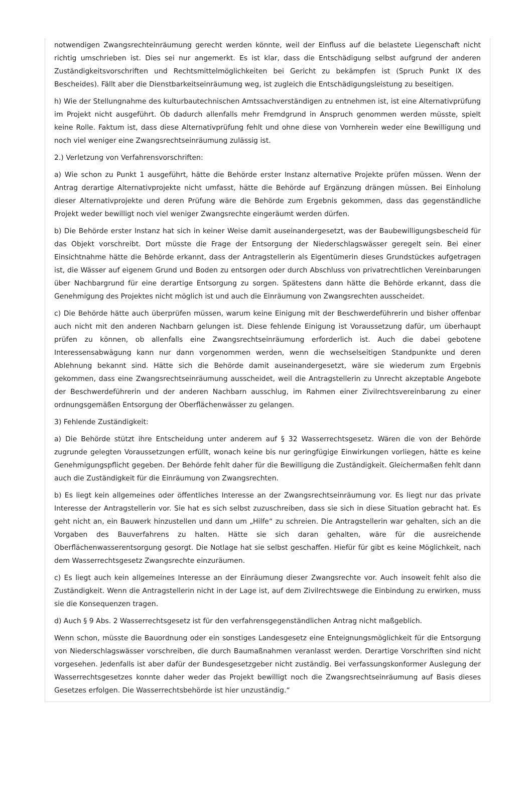notwendigen Zwangsrechteinräumung gerecht werden könnte, weil der Einfluss auf die belastete Liegenschaft nicht richtig umschrieben ist. Dies sei nur angemerkt. Es ist klar, dass die Entschädigung selbst aufgrund der anderen Zuständigkeitsvorschriften und Rechtsmittelmöglichkeiten bei Gericht zu bekämpfen ist (Spruch Punkt IX des Bescheides). Fällt aber die Dienstbarkeitseinräumung weg, ist zugleich die Entschädigungsleistung zu beseitigen.
h) Wie der Stellungnahme des kulturbautechnischen Amtssachverständigen zu entnehmen ist, ist eine Alternativprüfung im Projekt nicht ausgeführt. Ob dadurch allenfalls mehr Fremdgrund in Anspruch genommen werden müsste, spielt keine Rolle. Faktum ist, dass diese Alternativprüfung fehlt und ohne diese von Vornherein weder eine Bewilligung und noch viel weniger eine Zwangsrechtseinräumung zulässig ist.
2.) Verletzung von Verfahrensvorschriften:
a) Wie schon zu Punkt 1 ausgeführt, hätte die Behörde erster Instanz alternative Projekte prüfen müssen. Wenn der Antrag derartige Alternativprojekte nicht umfasst, hätte die Behörde auf Ergänzung drängen müssen. Bei Einholung dieser Alternativprojekte und deren Prüfung wäre die Behörde zum Ergebnis gekommen, dass das gegenständliche Projekt weder bewilligt noch viel weniger Zwangsrechte eingeräumt werden dürfen.
b) Die Behörde erster Instanz hat sich in keiner Weise damit auseinandergesetzt, was der Baubewilligungsbescheid für das Objekt vorschreibt. Dort müsste die Frage der Entsorgung der Niederschlagswässer geregelt sein. Bei einer Einsichtnahme hätte die Behörde erkannt, dass der Antragstellerin als Eigentümerin dieses Grundstückes aufgetragen ist, die Wässer auf eigenem Grund und Boden zu entsorgen oder durch Abschluss von privatrechtlichen Vereinbarungen über Nachbargrund für eine derartige Entsorgung zu sorgen. Spätestens dann hätte die Behörde erkannt, dass die Genehmigung des Projektes nicht möglich ist und auch die Einräumung von Zwangsrechten ausscheidet.
c) Die Behörde hätte auch überprüfen müssen, warum keine Einigung mit der Beschwerdeführerin und bisher offenbar auch nicht mit den anderen Nachbarn gelungen ist. Diese fehlende Einigung ist Voraussetzung dafür, um überhaupt prüfen zu können, ob allenfalls eine Zwangsrechtseinräumung erforderlich ist. Auch die dabei gebotene Interessensabwägung kann nur dann vorgenommen werden, wenn die wechselseitigen Standpunkte und deren Ablehnung bekannt sind. Hätte sich die Behörde damit auseinandergesetzt, wäre sie wiederum zum Ergebnis gekommen, dass eine Zwangsrechtseinräumung ausscheidet, weil die Antragstellerin zu Unrecht akzeptable Angebote der Beschwerdeführerin und der anderen Nachbarn ausschlug, im Rahmen einer Zivilrechtsvereinbarung zu einer ordnungsgemäßen Entsorgung der Oberflächenwässer zu gelangen.
3) Fehlende Zuständigkeit:
a) Die Behörde stützt ihre Entscheidung unter anderem auf § 32 Wasserrechtsgesetz. Wären die von der Behörde zugrunde gelegten Voraussetzungen erfüllt, wonach keine bis nur geringfügige Einwirkungen vorliegen, hätte es keine Genehmigungspflicht gegeben. Der Behörde fehlt daher für die Bewilligung die Zuständigkeit. Gleichermaßen fehlt dann auch die Zuständigkeit für die Einräumung von Zwangsrechten.
b) Es liegt kein allgemeines oder öffentliches Interesse an der Zwangsrechtseinräumung vor. Es liegt nur das private Interesse der Antragstellerin vor. Sie hat es sich selbst zuzuschreiben, dass sie sich in diese Situation gebracht hat. Es geht nicht an, ein Bauwerk hinzustellen und dann um „Hilfe“ zu schreien. Die Antragstellerin war gehalten, sich an die Vorgaben des Bauverfahrens zu halten. Hätte sie sich daran gehalten, wäre für die ausreichende Oberflächenwasserentsorgung gesorgt. Die Notlage hat sie selbst geschaffen. Hiefür für gibt es keine Möglichkeit, nach dem Wasserrechtsgesetz Zwangsrechte einzuräumen.
c) Es liegt auch kein allgemeines Interesse an der Einräumung dieser Zwangsrechte vor. Auch insoweit fehlt also die Zuständigkeit. Wenn die Antragstellerin nicht in der Lage ist, auf dem Zivilrechtswege die Einbindung zu erwirken, muss sie die Konsequenzen tragen.
d) Auch § 9 Abs. 2 Wasserrechtsgesetz ist für den verfahrensgegenständlichen Antrag nicht maßgeblich.
Wenn schon, müsste die Bauordnung oder ein sonstiges Landesgesetz eine Enteignungsmöglichkeit für die Entsorgung von Niederschlagswässer vorschreiben, die durch Baumaßnahmen veranlasst werden. Derartige Vorschriften sind nicht vorgesehen. Jedenfalls ist aber dafür der Bundesgesetzgeber nicht zuständig. Bei verfassungskonformer Auslegung der Wasserrechtsgesetzes konnte daher weder das Projekt bewilligt noch die Zwangsrechtseinräumung auf Basis dieses Gesetzes erfolgen. Die Wasserrechtsbehörde ist hier unzuständig.“